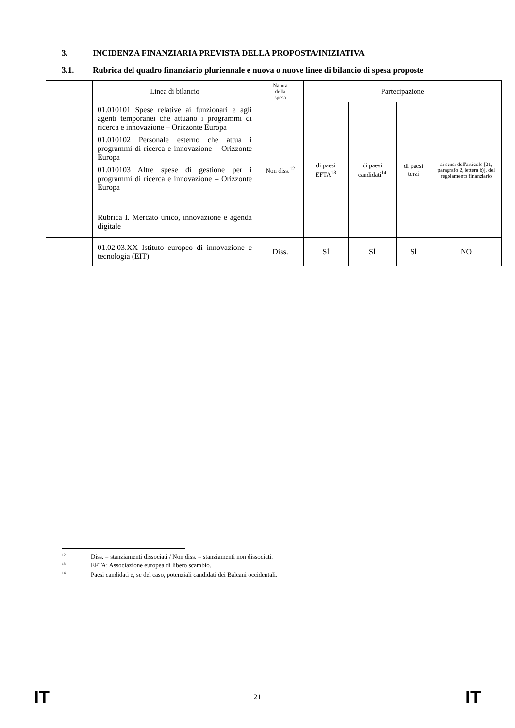3. INCIDENZA FINANZIARIA PREVISTA DELLA PROPOSTA/INIZIATIVA
3.1. Rubrica del quadro finanziario pluriennale e nuova o nuove linee di bilancio di spesa proposte
| | Linea di bilancio | Natura della spesa | Partecipazione | | | |
| | 01.010101 Spese relative ai funzionari e agli agenti temporanei che attuano i programmi di ricerca e innovazione – Orizzonte Europa 01.010102 Personale esterno che attua i programmi di ricerca e innovazione – Orizzonte Europa 01.010103 Altre spese di gestione per i programmi di ricerca e innovazione – Orizzonte Europa Rubrica I. Mercato unico, innovazione e agenda digitale | Non diss.<sup>12</sup> | di paesi EFTA<sup>13</sup> | di paesi candidati<sup>14</sup> | di paesi terzi | ai sensi dell'articolo [21, paragrafo 2, lettera b)], del regolamento finanziario |
| | 01.02.03.XX Istituto europeo di innovazione e tecnologia (EIT) | Diss. | SÌ | SÌ | SÌ | NO |
<sup>12</sup> Diss. = stanziamenti dissociati / Non diss. = stanziamenti non dissociati.
<sup>13</sup> EFTA: Associazione europea di libero scambio.
<sup>14</sup> Paesi candidati e, se del caso, potenziali candidati dei Balcani occidentali.
IT 21 IT